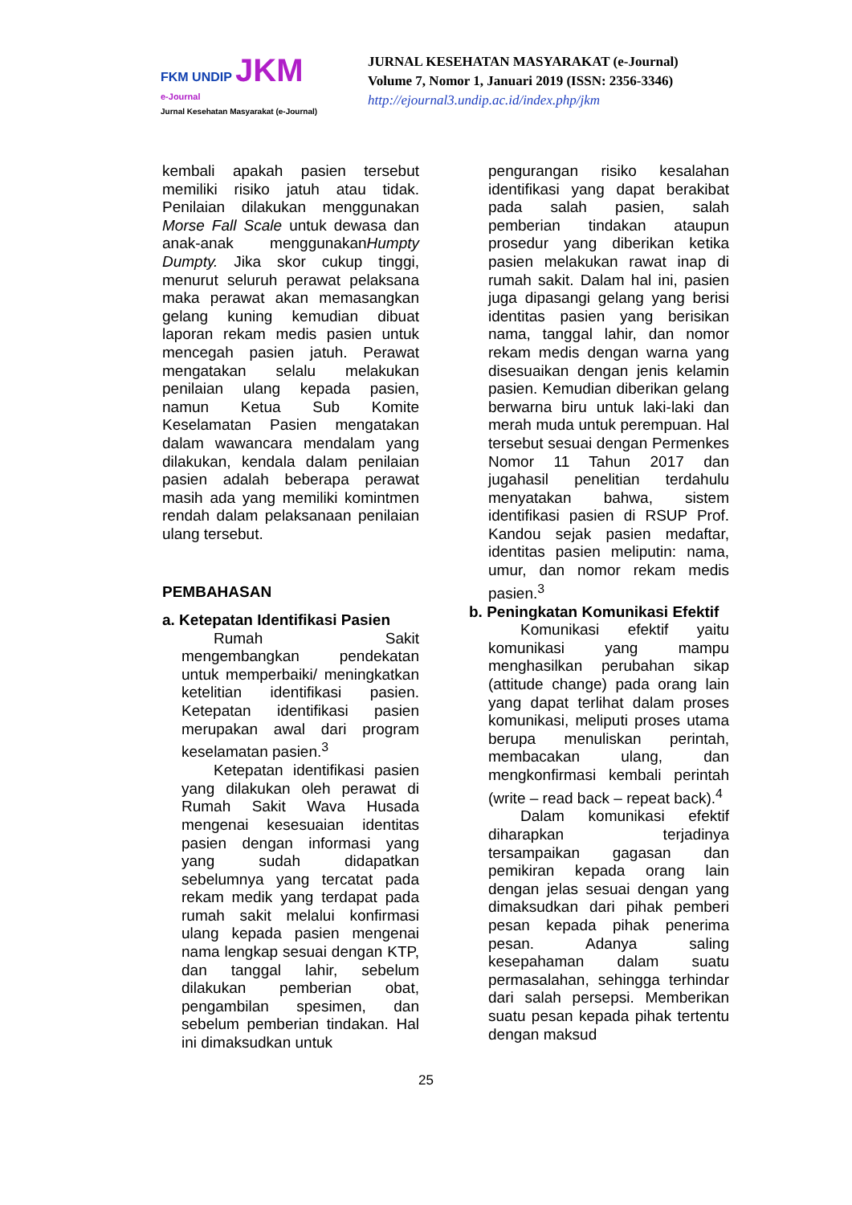FKM UNDIP JKM
e-Journal
Jurnal Kesehatan Masyarakat (e-Journal)
JURNAL KESEHATAN MASYARAKAT (e-Journal)
Volume 7, Nomor 1, Januari 2019 (ISSN: 2356-3346)
http://ejournal3.undip.ac.id/index.php/jkm
kembali apakah pasien tersebut memiliki risiko jatuh atau tidak. Penilaian dilakukan menggunakan Morse Fall Scale untuk dewasa dan anak-anak menggunakanHumpty Dumpty. Jika skor cukup tinggi, menurut seluruh perawat pelaksana maka perawat akan memasangkan gelang kuning kemudian dibuat laporan rekam medis pasien untuk mencegah pasien jatuh. Perawat mengatakan selalu melakukan penilaian ulang kepada pasien, namun Ketua Sub Komite Keselamatan Pasien mengatakan dalam wawancara mendalam yang dilakukan, kendala dalam penilaian pasien adalah beberapa perawat masih ada yang memiliki komintmen rendah dalam pelaksanaan penilaian ulang tersebut.
PEMBAHASAN
a. Ketepatan Identifikasi Pasien
Rumah Sakit mengembangkan pendekatan untuk memperbaiki/ meningkatkan ketelitian identifikasi pasien. Ketepatan identifikasi pasien merupakan awal dari program keselamatan pasien.<sup>3</sup>
Ketepatan identifikasi pasien yang dilakukan oleh perawat di Rumah Sakit Wava Husada mengenai kesesuaian identitas pasien dengan informasi yang yang sudah didapatkan sebelumnya yang tercatat pada rekam medik yang terdapat pada rumah sakit melalui konfirmasi ulang kepada pasien mengenai nama lengkap sesuai dengan KTP, dan tanggal lahir, sebelum dilakukan pemberian obat, pengambilan spesimen, dan sebelum pemberian tindakan. Hal ini dimaksudkan untuk
pengurangan risiko kesalahan identifikasi yang dapat berakibat pada salah pasien, salah pemberian tindakan ataupun prosedur yang diberikan ketika pasien melakukan rawat inap di rumah sakit. Dalam hal ini, pasien juga dipasangi gelang yang berisi identitas pasien yang berisikan nama, tanggal lahir, dan nomor rekam medis dengan warna yang disesuaikan dengan jenis kelamin pasien. Kemudian diberikan gelang berwarna biru untuk laki-laki dan merah muda untuk perempuan. Hal tersebut sesuai dengan Permenkes Nomor 11 Tahun 2017 dan jugahasil penelitian terdahulu menyatakan bahwa, sistem identifikasi pasien di RSUP Prof. Kandou sejak pasien medaftar, identitas pasien meliputin: nama, umur, dan nomor rekam medis pasien.<sup>3</sup>
b. Peningkatan Komunikasi Efektif
Komunikasi efektif yaitu komunikasi yang mampu menghasilkan perubahan sikap (attitude change) pada orang lain yang dapat terlihat dalam proses komunikasi, meliputi proses utama berupa menuliskan perintah, membacakan ulang, dan mengkonfirmasi kembali perintah (write – read back – repeat back).<sup>4</sup>
Dalam komunikasi efektif diharapkan terjadinya tersampaikan gagasan dan pemikiran kepada orang lain dengan jelas sesuai dengan yang dimaksudkan dari pihak pemberi pesan kepada pihak penerima pesan. Adanya saling kesepahaman dalam suatu permasalahan, sehingga terhindar dari salah persepsi. Memberikan suatu pesan kepada pihak tertentu dengan maksud
25